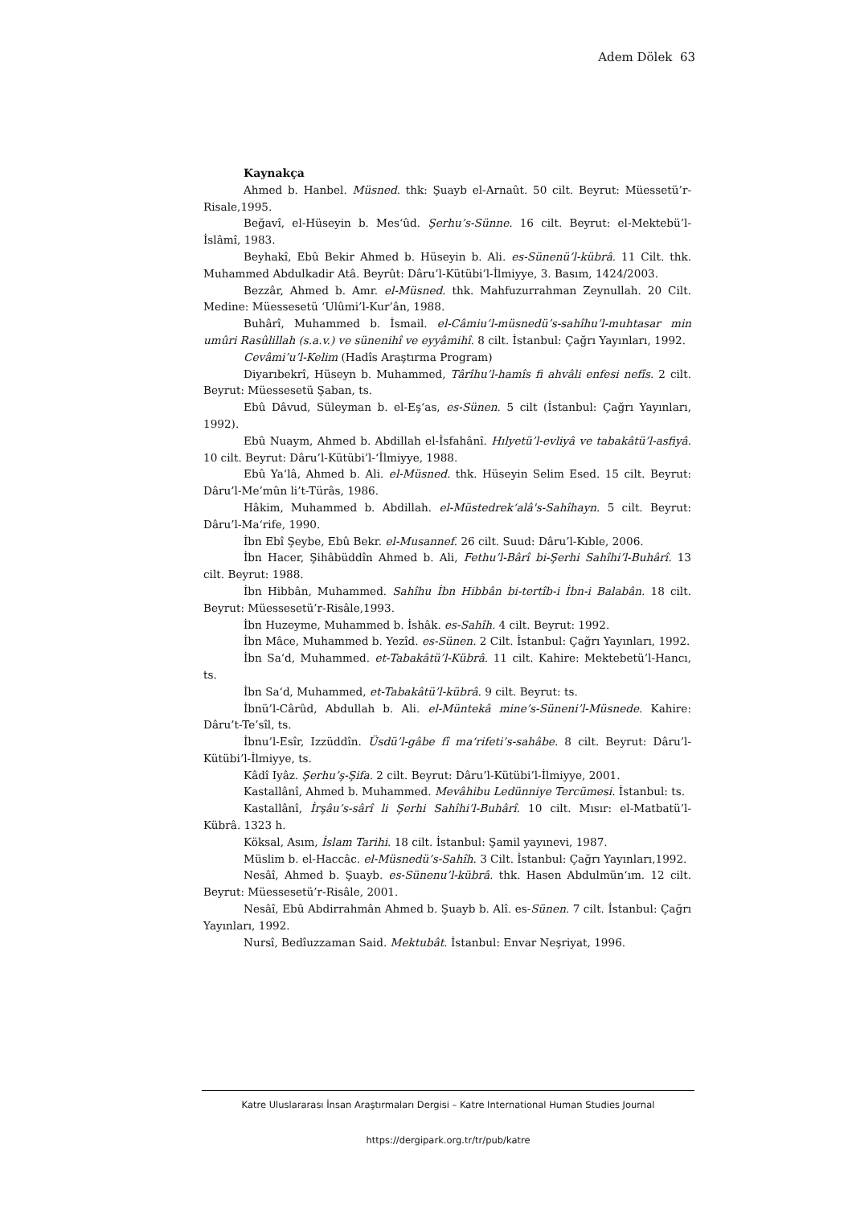Adem Dölek 63
Kaynakça
Ahmed b. Hanbel. Müsned. thk: Şuayb el-Arnaût. 50 cilt. Beyrut: Müessetü’r-Risale,1995.
Beğavî, el-Hüseyin b. Mes‘ûd. Şerhu’s-Sünne. 16 cilt. Beyrut: el-Mektebü’l-İslâmî, 1983.
Beyhakî, Ebû Bekir Ahmed b. Hüseyin b. Ali. es-Sünenü’l-kübrâ. 11 Cilt. thk. Muhammed Abdulkadir Atâ. Beyrût: Dâru’l-Kütübi’l-İlmiyye, 3. Basım, 1424/2003.
Bezzâr, Ahmed b. Amr. el-Müsned. thk. Mahfuzurrahman Zeynullah. 20 Cilt. Medine: Müessesetü ‘Ulûmi’l-Kur’ân, 1988.
Buhârî, Muhammed b. İsmail. el-Câmiu’l-müsnedü’s-sahîhu’l-muhtasar min umûri Rasûlillah (s.a.v.) ve sünenihî ve eyyâmihî. 8 cilt. İstanbul: Çağrı Yayınları, 1992.
Cevâmi’u’l-Kelim (Hadîs Araştırma Program)
Diyarıbekrî, Hüseyn b. Muhammed, Târîhu’l-hamîs fi ahvâli enfesi nefîs. 2 cilt. Beyrut: Müessesetü Şaban, ts.
Ebû Dâvud, Süleyman b. el-Eş‘as, es-Sünen. 5 cilt (İstanbul: Çağrı Yayınları, 1992).
Ebû Nuaym, Ahmed b. Abdillah el-İsfahânî. Hılyetü’l-evliyâ ve tabakâtü’l-asfiyâ. 10 cilt. Beyrut: Dâru’l-Kütübi’l-‘İlmiyye, 1988.
Ebû Ya‘lâ, Ahmed b. Ali. el-Müsned. thk. Hüseyin Selim Esed. 15 cilt. Beyrut: Dâru’l-Me’mûn li’t-Türâs, 1986.
Hâkim, Muhammed b. Abdillah. el-Müstedrek‘alâ's-Sahîhayn. 5 cilt. Beyrut: Dâru’l-Ma‘rife, 1990.
İbn Ebî Şeybe, Ebû Bekr. el-Musannef. 26 cilt. Suud: Dâru’l-Kıble, 2006.
İbn Hacer, Şihâbüddîn Ahmed b. Ali, Fethu’l-Bârî bi-Şerhi Sahîhi’l-Buhârî. 13 cilt. Beyrut: 1988.
İbn Hibbân, Muhammed. Sahîhu İbn Hibbân bi-tertîb-i İbn-i Balabân. 18 cilt. Beyrut: Müessesetü’r-Risâle,1993.
İbn Huzeyme, Muhammed b. İshâk. es-Sahîh. 4 cilt. Beyrut: 1992.
İbn Mâce, Muhammed b. Yezîd. es-Sünen. 2 Cilt. İstanbul: Çağrı Yayınları, 1992.
İbn Sa‘d, Muhammed. et-Tabakâtü’l-Kübrâ. 11 cilt. Kahire: Mektebetü’l-Hancı, ts.
İbn Sa‘d, Muhammed, et-Tabakâtü’l-kübrâ. 9 cilt. Beyrut: ts.
İbnü’l-Cârûd, Abdullah b. Ali. el-Müntekâ mine’s-Süneni’l-Müsnede. Kahire: Dâru’t-Te’sîl, ts.
İbnu’l-Esîr, Izzüddîn. Üsdü’l-gâbe fî ma‘rifeti’s-sahâbe. 8 cilt. Beyrut: Dâru’l-Kütübi’l-İlmiyye, ts.
Kâdî Iyâz. Şerhu’ş-Şifa. 2 cilt. Beyrut: Dâru’l-Kütübi’l-İlmiyye, 2001.
Kastallânî, Ahmed b. Muhammed. Mevâhibu Ledünniye Tercümesi. İstanbul: ts.
Kastallânî, İrşâu’s-sârî li Şerhi Sahîhi’l-Buhârî. 10 cilt. Mısır: el-Matbatü’l-Kübrâ. 1323 h.
Köksal, Asım, İslam Tarihi. 18 cilt. İstanbul: Şamil yayınevi, 1987.
Müslim b. el-Haccâc. el-Müsnedü’s-Sahîh. 3 Cilt. İstanbul: Çağrı Yayınları,1992.
Nesâî, Ahmed b. Şuayb. es-Sünenu’l-kübrâ. thk. Hasen Abdulmün‘ım. 12 cilt. Beyrut: Müessesetü’r-Risâle, 2001.
Nesâî, Ebû Abdirrahmân Ahmed b. Şuayb b. Alî. es-Sünen. 7 cilt. İstanbul: Çağrı Yayınları, 1992.
Nursî, Bedîuzzaman Said. Mektubât. İstanbul: Envar Neşriyat, 1996.
Katre Uluslararası İnsan Araştırmaları Dergisi – Katre International Human Studies Journal
https://dergipark.org.tr/tr/pub/katre